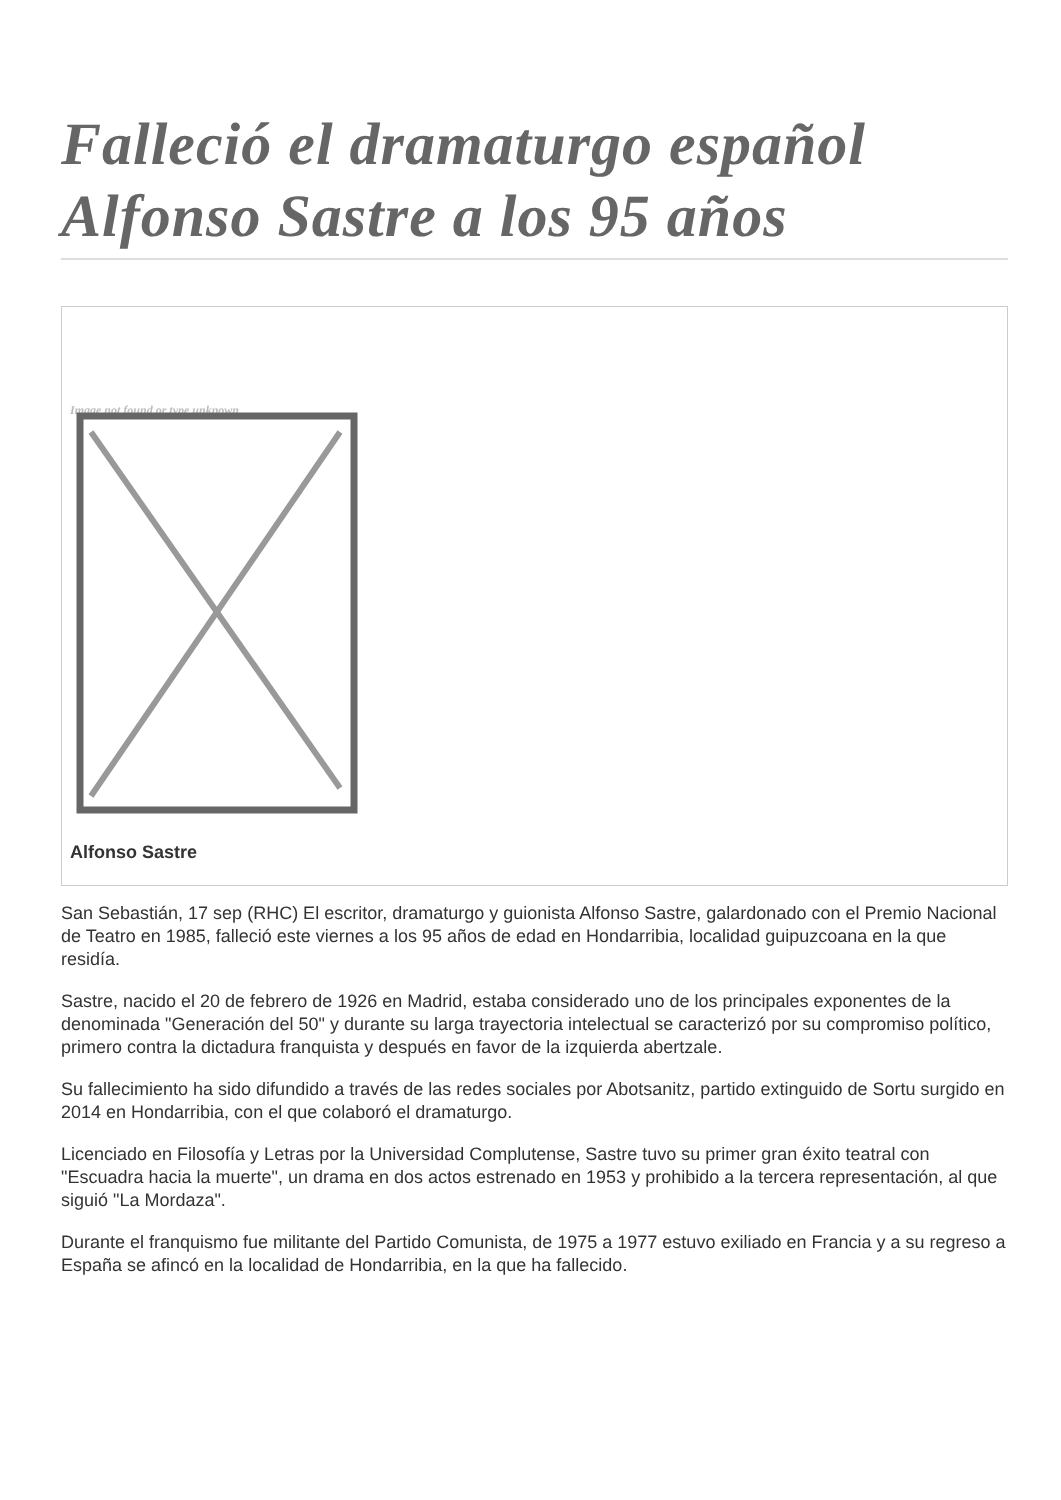Falleció el dramaturgo español Alfonso Sastre a los 95 años
Image not found or type unknown
Alfonso Sastre
San Sebastián, 17 sep (RHC) El escritor, dramaturgo y guionista Alfonso Sastre, galardonado con el Premio Nacional de Teatro en 1985, falleció este viernes a los 95 años de edad en Hondarribia, localidad guipuzcoana en la que residía.
Sastre, nacido el 20 de febrero de 1926 en Madrid, estaba considerado uno de los principales exponentes de la denominada "Generación del 50" y durante su larga trayectoria intelectual se caracterizó por su compromiso político, primero contra la dictadura franquista y después en favor de la izquierda abertzale.
Su fallecimiento ha sido difundido a través de las redes sociales por Abotsanitz, partido extinguido de Sortu surgido en 2014 en Hondarribia, con el que colaboró el dramaturgo.
Licenciado en Filosofía y Letras por la Universidad Complutense, Sastre tuvo su primer gran éxito teatral con "Escuadra hacia la muerte", un drama en dos actos estrenado en 1953 y prohibido a la tercera representación, al que siguió "La Mordaza".
Durante el franquismo fue militante del Partido Comunista, de 1975 a 1977 estuvo exiliado en Francia y a su regreso a España se afincó en la localidad de Hondarribia, en la que ha fallecido.